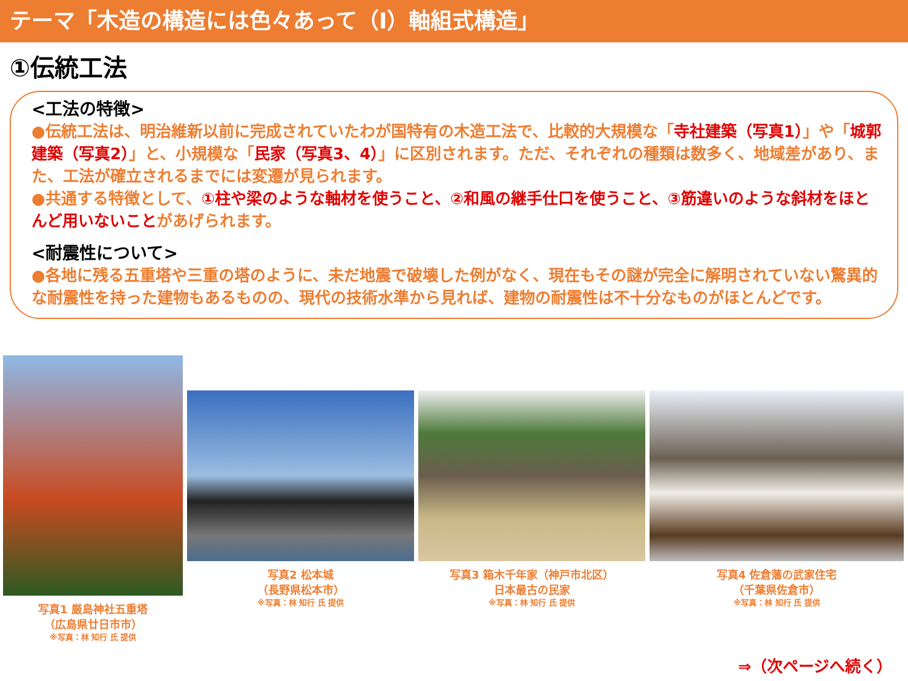テーマ「木造の構造には色々あって（Ⅰ）軸組式構造」
①伝統工法
<工法の特徴>
●伝統工法は、明治維新以前に完成されていたわが国特有の木造工法で、比較的大規模な「寺社建築（写真1）」や「城郭建築（写真2）」と、小規模な「民家（写真3、4）」に区別されます。ただ、それぞれの種類は数多く、地域差があり、また、工法が確立されるまでには変遷が見られます。
●共通する特徴として、①柱や梁のような軸材を使うこと、②和風の継手仕口を使うこと、③筋違いのような斜材をほとんど用いないことがあげられます。
<耐震性について>
●各地に残る五重塔や三重の塔のように、未だ地震で破壊した例がなく、現在もその謎が完全に解明されていない驚異的な耐震性を持った建物もあるものの、現代の技術水準から見れば、建物の耐震性は不十分なものがほとんどです。
写真1 厳島神社五重塔
（広島県廿日市市）
※写真：林 知行 氏 提供
写真2 松本城
（長野県松本市）
※写真：林 知行 氏 提供
写真3 箱木千年家（神戸市北区）
日本最古の民家
※写真：林 知行 氏 提供
写真4 佐倉藩の武家住宅
（千葉県佐倉市）
※写真：林 知行 氏 提供
⇒（次ページへ続く）